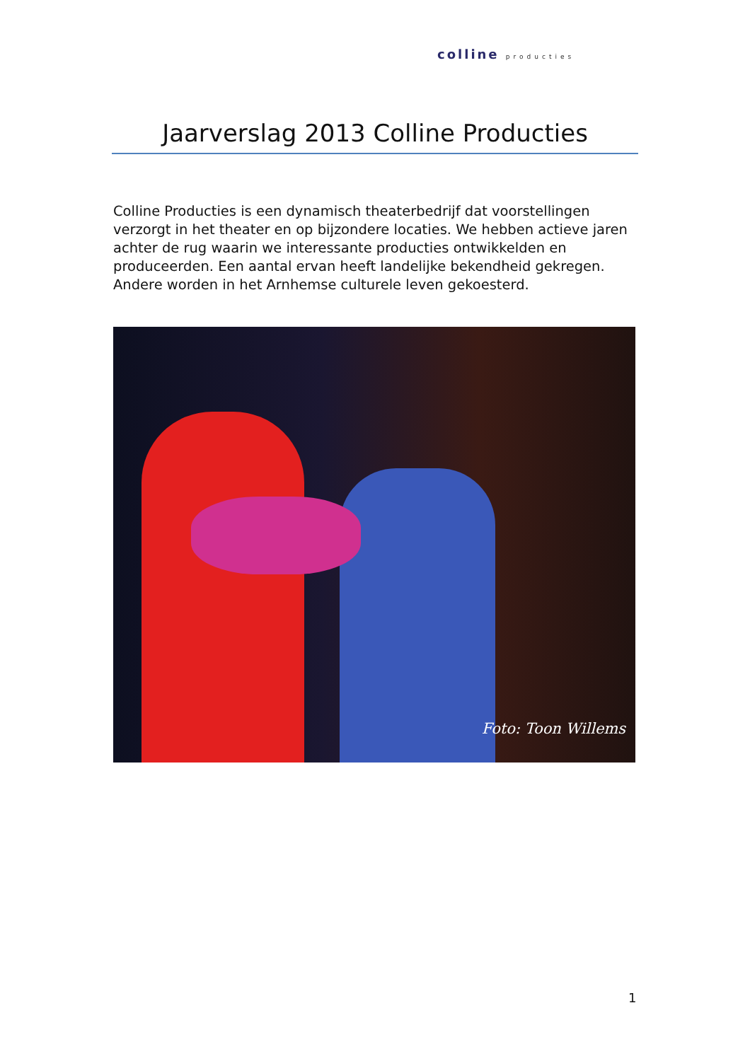colline producties
Jaarverslag 2013 Colline Producties
Colline Producties is een dynamisch theaterbedrijf dat voorstellingen verzorgt in het theater en op bijzondere locaties. We hebben actieve jaren achter de rug waarin we interessante producties ontwikkelden en produceerden. Een aantal ervan heeft landelijke bekendheid gekregen. Andere worden in het Arnhemse culturele leven gekoesterd.
Foto: Toon Willems
1